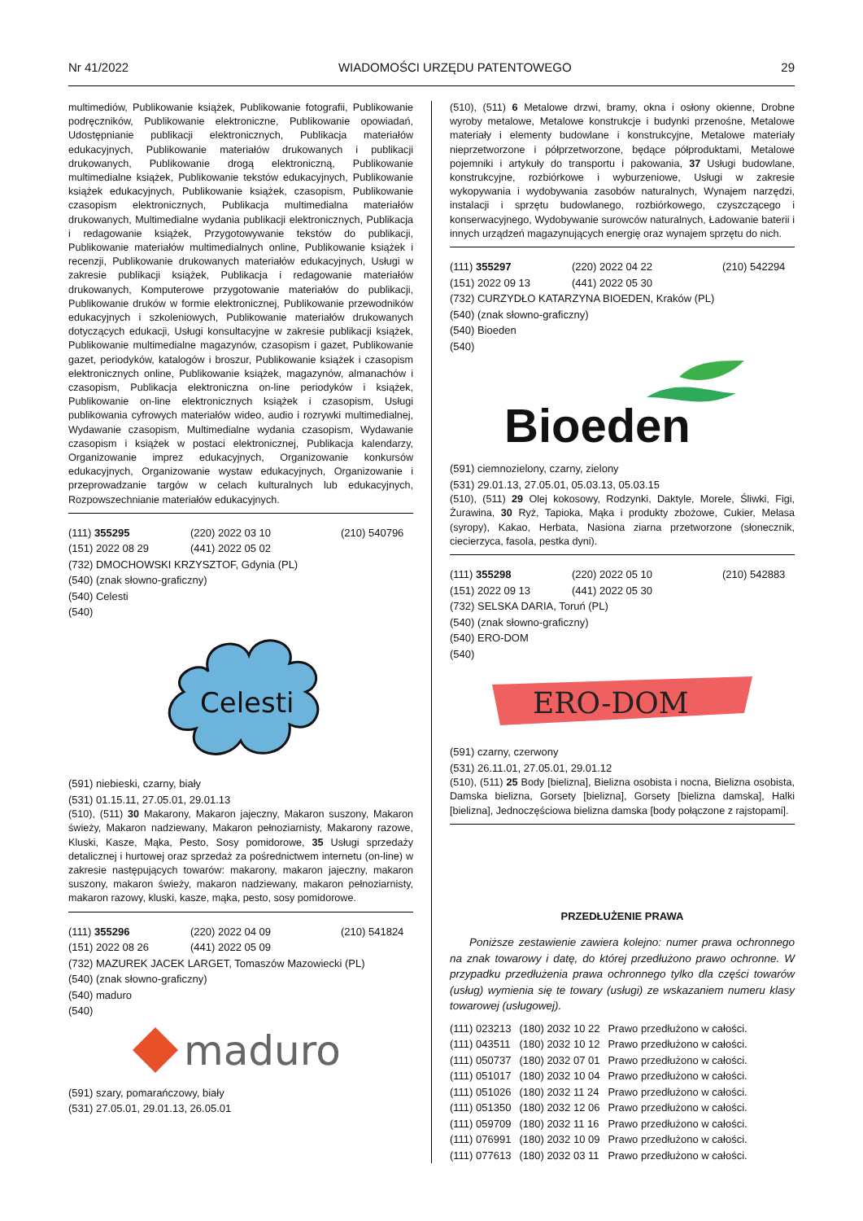Nr 41/2022 WIADOMOŚCI URZĘDU PATENTOWEGO 29
multimediów, Publikowanie książek, Publikowanie fotografii, Publikowanie podręczników, Publikowanie elektroniczne, Publikowanie opowiadań, Udostępnianie publikacji elektronicznych, Publikacja materiałów edukacyjnych, Publikowanie materiałów drukowanych i publikacji drukowanych, Publikowanie drogą elektroniczną, Publikowanie multimedialne książek, Publikowanie tekstów edukacyjnych, Publikowanie książek edukacyjnych, Publikowanie książek, czasopism, Publikowanie czasopism elektronicznych, Publikacja multimedialna materiałów drukowanych, Multimedialne wydania publikacji elektronicznych, Publikacja i redagowanie książek, Przygotowywanie tekstów do publikacji, Publikowanie materiałów multimedialnych online, Publikowanie książek i recenzji, Publikowanie drukowanych materiałów edukacyjnych, Usługi w zakresie publikacji książek, Publikacja i redagowanie materiałów drukowanych, Komputerowe przygotowanie materiałów do publikacji, Publikowanie druków w formie elektronicznej, Publikowanie przewodników edukacyjnych i szkoleniowych, Publikowanie materiałów drukowanych dotyczących edukacji, Usługi konsultacyjne w zakresie publikacji książek, Publikowanie multimedialne magazynów, czasopism i gazet, Publikowanie gazet, periodyków, katalogów i broszur, Publikowanie książek i czasopism elektronicznych online, Publikowanie książek, magazynów, almanachów i czasopism, Publikacja elektroniczna on-line periodyków i książek, Publikowanie on-line elektronicznych książek i czasopism, Usługi publikowania cyfrowych materiałów wideo, audio i rozrywki multimedialnej, Wydawanie czasopism, Multimedialne wydania czasopism, Wydawanie czasopism i książek w postaci elektronicznej, Publikacja kalendarzy, Organizowanie imprez edukacyjnych, Organizowanie konkursów edukacyjnych, Organizowanie wystaw edukacyjnych, Organizowanie i przeprowadzanie targów w celach kulturalnych lub edukacyjnych, Rozpowszechnianie materiałów edukacyjnych.
| (111) 355295 | (220) 2022 03 10 | (210) 540796 |
| (151) 2022 08 29 | (441) 2022 05 02 | |
(732) DMOCHOWSKI KRZYSZTOF, Gdynia (PL)
(540) (znak słowno-graficzny)
(540) Celesti
(540)
Celesti
(591) niebieski, czarny, biały
(531) 01.15.11, 27.05.01, 29.01.13
(510), (511) 30 Makarony, Makaron jajeczny, Makaron suszony, Makaron świeży, Makaron nadziewany, Makaron pełnoziarnisty, Makarony razowe, Kluski, Kasze, Mąka, Pesto, Sosy pomidorowe, 35 Usługi sprzedaży detalicznej i hurtowej oraz sprzedaż za pośrednictwem internetu (on-line) w zakresie następujących towarów: makarony, makaron jajeczny, makaron suszony, makaron świeży, makaron nadziewany, makaron pełnoziarnisty, makaron razowy, kluski, kasze, mąka, pesto, sosy pomidorowe.
| (111) 355296 | (220) 2022 04 09 | (210) 541824 |
| (151) 2022 08 26 | (441) 2022 05 09 | |
(732) MAZUREK JACEK LARGET, Tomaszów Mazowiecki (PL)
(540) (znak słowno-graficzny)
(540) maduro
(540)
maduro
(591) szary, pomarańczowy, biały
(531) 27.05.01, 29.01.13, 26.05.01
(510), (511) 6 Metalowe drzwi, bramy, okna i osłony okienne, Drobne wyroby metalowe, Metalowe konstrukcje i budynki przenośne, Metalowe materiały i elementy budowlane i konstrukcyjne, Metalowe materiały nieprzetworzone i półprzetworzone, będące półproduktami, Metalowe pojemniki i artykuły do transportu i pakowania, 37 Usługi budowlane, konstrukcyjne, rozbiórkowe i wyburzeniowe, Usługi w zakresie wykopywania i wydobywania zasobów naturalnych, Wynajem narzędzi, instalacji i sprzętu budowlanego, rozbiórkowego, czyszczącego i konserwacyjnego, Wydobywanie surowców naturalnych, Ładowanie baterii i innych urządzeń magazynujących energię oraz wynajem sprzętu do nich.
| (111) 355297 | (220) 2022 04 22 | (210) 542294 |
| (151) 2022 09 13 | (441) 2022 05 30 | |
(732) CURZYDŁO KATARZYNA BIOEDEN, Kraków (PL)
(540) (znak słowno-graficzny)
(540) Bioeden
(540)
Bioeden
(591) ciemnozielony, czarny, zielony
(531) 29.01.13, 27.05.01, 05.03.13, 05.03.15
(510), (511) 29 Olej kokosowy, Rodzynki, Daktyle, Morele, Śliwki, Figi, Żurawina, 30 Ryż, Tapioka, Mąka i produkty zbożowe, Cukier, Melasa (syropy), Kakao, Herbata, Nasiona ziarna przetworzone (słonecznik, ciecierzyca, fasola, pestka dyni).
| (111) 355298 | (220) 2022 05 10 | (210) 542883 |
| (151) 2022 09 13 | (441) 2022 05 30 | |
(732) SELSKA DARIA, Toruń (PL)
(540) (znak słowno-graficzny)
(540) ERO-DOM
(540)
ERO-DOM
(591) czarny, czerwony
(531) 26.11.01, 27.05.01, 29.01.12
(510), (511) 25 Body [bielizna], Bielizna osobista i nocna, Bielizna osobista, Damska bielizna, Gorsety [bielizna], Gorsety [bielizna damska], Halki [bielizna], Jednoczęściowa bielizna damska [body połączone z rajstopami].
PRZEDŁUŻENIE PRAWA
Poniższe zestawienie zawiera kolejno: numer prawa ochronnego na znak towarowy i datę, do której przedłużono prawo ochronne. W przypadku przedłużenia prawa ochronnego tylko dla części towarów (usług) wymienia się te towary (usługi) ze wskazaniem numeru klasy towarowej (usługowej).
| (111) 023213 | (180) 2032 10 22 | Prawo przedłużono w całości. |
| (111) 043511 | (180) 2032 10 12 | Prawo przedłużono w całości. |
| (111) 050737 | (180) 2032 07 01 | Prawo przedłużono w całości. |
| (111) 051017 | (180) 2032 10 04 | Prawo przedłużono w całości. |
| (111) 051026 | (180) 2032 11 24 | Prawo przedłużono w całości. |
| (111) 051350 | (180) 2032 12 06 | Prawo przedłużono w całości. |
| (111) 059709 | (180) 2032 11 16 | Prawo przedłużono w całości. |
| (111) 076991 | (180) 2032 10 09 | Prawo przedłużono w całości. |
| (111) 077613 | (180) 2032 03 11 | Prawo przedłużono w całości. |